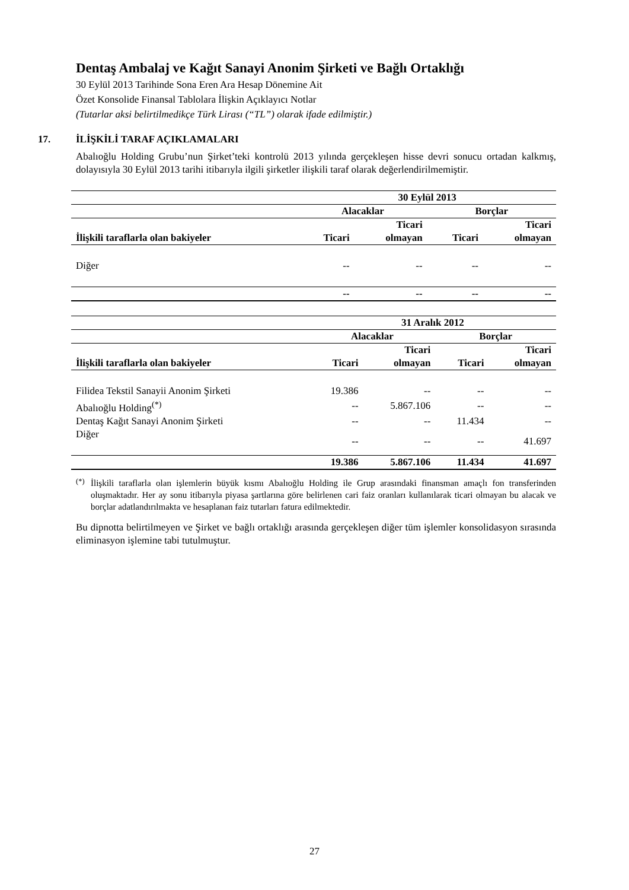Dentaş Ambalaj ve Kağıt Sanayi Anonim Şirketi ve Bağlı Ortaklığı
30 Eylül 2013 Tarihinde Sona Eren Ara Hesap Dönemine Ait
Özet Konsolide Finansal Tablolara İlişkin Açıklayıcı Notlar
(Tutarlar aksi belirtilmedikçe Türk Lirası (“TL”) olarak ifade edilmiştir.)
17. İLİŞKİLİ TARAF AÇIKLAMALARI
Abalıoğlu Holding Grubu’nun Şirket’teki kontrolü 2013 yılında gerçekleşen hisse devri sonucu ortadan kalkmış, dolayısıyla 30 Eylül 2013 tarihi itibarıyla ilgili şirketler ilişkili taraf olarak değerlendirilmemiştir.
| | 30 Eylül 2013 | | | |
| --- | --- | --- | --- | --- |
| | Alacaklar | | Borçlar | |
| | | Ticari | | Ticari |
| İlişkili taraflarla olan bakiyeler | Ticari | olmayan | Ticari | olmayan |
| Diğer | -- | -- | -- | -- |
| | -- | -- | -- | -- |
| | 31 Aralık 2012 | | | |
| --- | --- | --- | --- | --- |
| | Alacaklar | | Borçlar | |
| | | Ticari | | Ticari |
| İlişkili taraflarla olan bakiyeler | Ticari | olmayan | Ticari | olmayan |
| Filidea Tekstil Sanayii Anonim Şirketi | 19.386 | -- | -- | -- |
| Abalıoğlu Holding<sup>(*)</sup> | -- | 5.867.106 | -- | -- |
| Dentaş Kağıt Sanayi Anonim Şirketi | -- | -- | 11.434 | -- |
| Diğer | -- | -- | -- | 41.697 |
| | 19.386 | 5.867.106 | 11.434 | 41.697 |
<sup>(*)</sup>
İlişkili taraflarla olan işlemlerin büyük kısmı Abalıoğlu Holding ile Grup arasındaki finansman amaçlı fon transferinden oluşmaktadır. Her ay sonu itibarıyla piyasa şartlarına göre belirlenen cari faiz oranları kullanılarak ticari olmayan bu alacak ve borçlar adatlandırılmakta ve hesaplanan faiz tutarları fatura edilmektedir.
Bu dipnotta belirtilmeyen ve Şirket ve bağlı ortaklığı arasında gerçekleşen diğer tüm işlemler konsolidasyon sırasında eliminasyon işlemine tabi tutulmuştur.
27